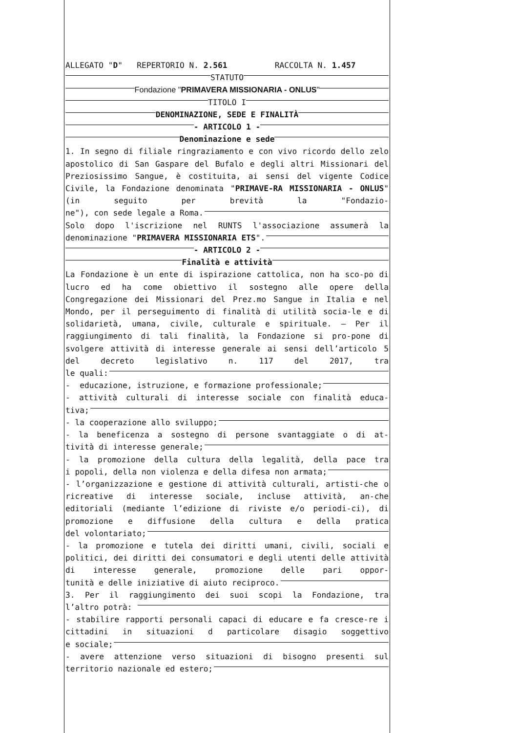ALLEGATO " D " REPERTORIO N. 2.561 RACCOLTA N. 1.457
STATUTO
Fondazione " PRIMAVERA MISSIONARIA - ONLUS "
TITOLO I
DENOMINAZIONE, SEDE E FINALITÀ
- ARTICOLO 1 -
Denominazione e sede
1. In segno di filiale ringraziamento e con vivo ricordo dello zelo apostolico di San Gaspare del Bufalo e degli altri Missionari del Preziosissimo Sangue, è costituita, ai sensi del vigente Codice Civile, la Fondazione denominata "PRIMAVE-RA MISSIONARIA - ONLUS" (in seguito per brevità la "Fondazio-
ne"), con sede legale a Roma.
Solo dopo l'iscrizione nel RUNTS l'associazione assumerà la
denominazione " PRIMAVERA MISSIONARIA ETS ".
- ARTICOLO 2 -
Finalità e attività
La Fondazione è un ente di ispirazione cattolica, non ha sco-po di lucro ed ha come obiettivo il sostegno alle opere della Congregazione dei Missionari del Prez.mo Sangue in Italia e nel Mondo, per il perseguimento di finalità di utilità socia-le e di solidarietà, umana, civile, culturale e spirituale. — Per il raggiungimento di tali finalità, la Fondazione si pro-pone di svolgere attività di interesse generale ai sensi dell’articolo 5 del decreto legislativo n. 117 del 2017, tra
le quali:
- educazione, istruzione, e formazione professionale;
- attività culturali di interesse sociale con finalità educa-
tiva;
- la cooperazione allo sviluppo;
- la beneficenza a sostegno di persone svantaggiate o di at-
tività di interesse generale;
- la promozione della cultura della legalità, della pace tra
i popoli, della non violenza e della difesa non armata;
- l’organizzazione e gestione di attività culturali, artisti-che o ricreative di interesse sociale, incluse attività, an-che editoriali (mediante l’edizione di riviste e/o periodi-ci), di promozione e diffusione della cultura e della pratica
del volontariato;
- la promozione e tutela dei diritti umani, civili, sociali e politici, dei diritti dei consumatori e degli utenti delle attività di interesse generale, promozione delle pari oppor-
tunità e delle iniziative di aiuto reciproco.
3. Per il raggiungimento dei suoi scopi la Fondazione, tra
l’altro potrà:
- stabilire rapporti personali capaci di educare e fa cresce-re i cittadini in situazioni d particolare disagio soggettivo
e sociale;
- avere attenzione verso situazioni di bisogno presenti sul
territorio nazionale ed estero;